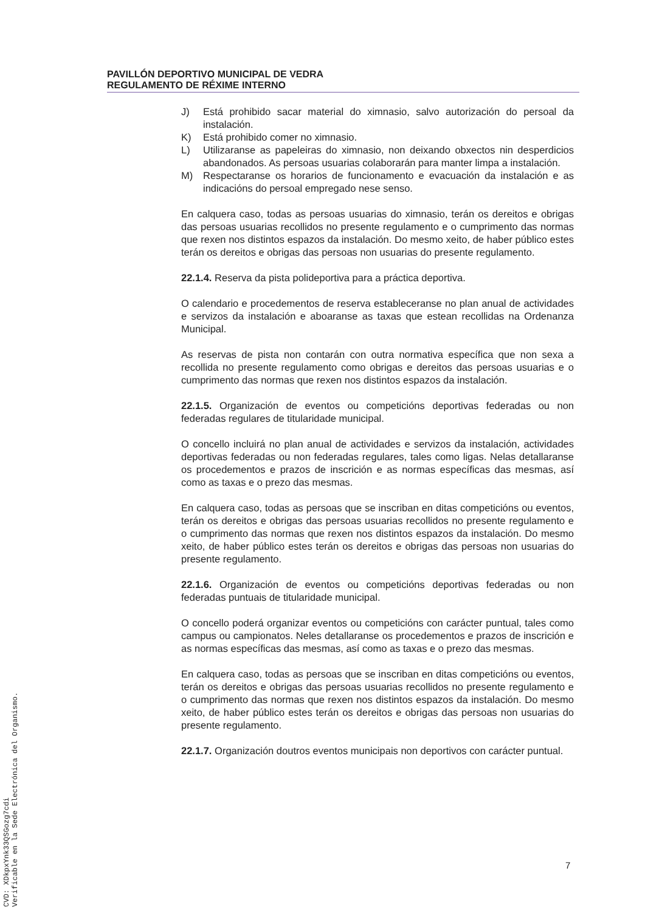PAVILLÓN DEPORTIVO MUNICIPAL DE VEDRA
REGULAMENTO DE RÉXIME INTERNO
J) Está prohibido sacar material do ximnasio, salvo autorización do persoal da instalación.
K) Está prohibido comer no ximnasio.
L) Utilizaranse as papeleiras do ximnasio, non deixando obxectos nin desperdicios abandonados. As persoas usuarias colaborarán para manter limpa a instalación.
M) Respectaranse os horarios de funcionamento e evacuación da instalación e as indicacións do persoal empregado nese senso.
En calquera caso, todas as persoas usuarias do ximnasio, terán os dereitos e obrigas das persoas usuarias recollidos no presente regulamento e o cumprimento das normas que rexen nos distintos espazos da instalación. Do mesmo xeito, de haber público estes terán os dereitos e obrigas das persoas non usuarias do presente regulamento.
22.1.4. Reserva da pista polideportiva para a práctica deportiva.
O calendario e procedementos de reserva estableceranse no plan anual de actividades e servizos da instalación e aboaranse as taxas que estean recollidas na Ordenanza Municipal.
As reservas de pista non contarán con outra normativa específica que non sexa a recollida no presente regulamento como obrigas e dereitos das persoas usuarias e o cumprimento das normas que rexen nos distintos espazos da instalación.
22.1.5. Organización de eventos ou competicións deportivas federadas ou non federadas regulares de titularidade municipal.
O concello incluirá no plan anual de actividades e servizos da instalación, actividades deportivas federadas ou non federadas regulares, tales como ligas. Nelas detallaranse os procedementos e prazos de inscrición e as normas específicas das mesmas, así como as taxas e o prezo das mesmas.
En calquera caso, todas as persoas que se inscriban en ditas competicións ou eventos, terán os dereitos e obrigas das persoas usuarias recollidos no presente regulamento e o cumprimento das normas que rexen nos distintos espazos da instalación. Do mesmo xeito, de haber público estes terán os dereitos e obrigas das persoas non usuarias do presente regulamento.
22.1.6. Organización de eventos ou competicións deportivas federadas ou non federadas puntuais de titularidade municipal.
O concello poderá organizar eventos ou competicións con carácter puntual, tales como campus ou campionatos. Neles detallaranse os procedementos e prazos de inscrición e as normas específicas das mesmas, así como as taxas e o prezo das mesmas.
En calquera caso, todas as persoas que se inscriban en ditas competicións ou eventos, terán os dereitos e obrigas das persoas usuarias recollidos no presente regulamento e o cumprimento das normas que rexen nos distintos espazos da instalación. Do mesmo xeito, de haber público estes terán os dereitos e obrigas das persoas non usuarias do presente regulamento.
22.1.7. Organización doutros eventos municipais non deportivos con carácter puntual.
7
CVD: XDkpxYnk33QSGozg7cdi
Verificable en la Sede Electrónica del Organismo.